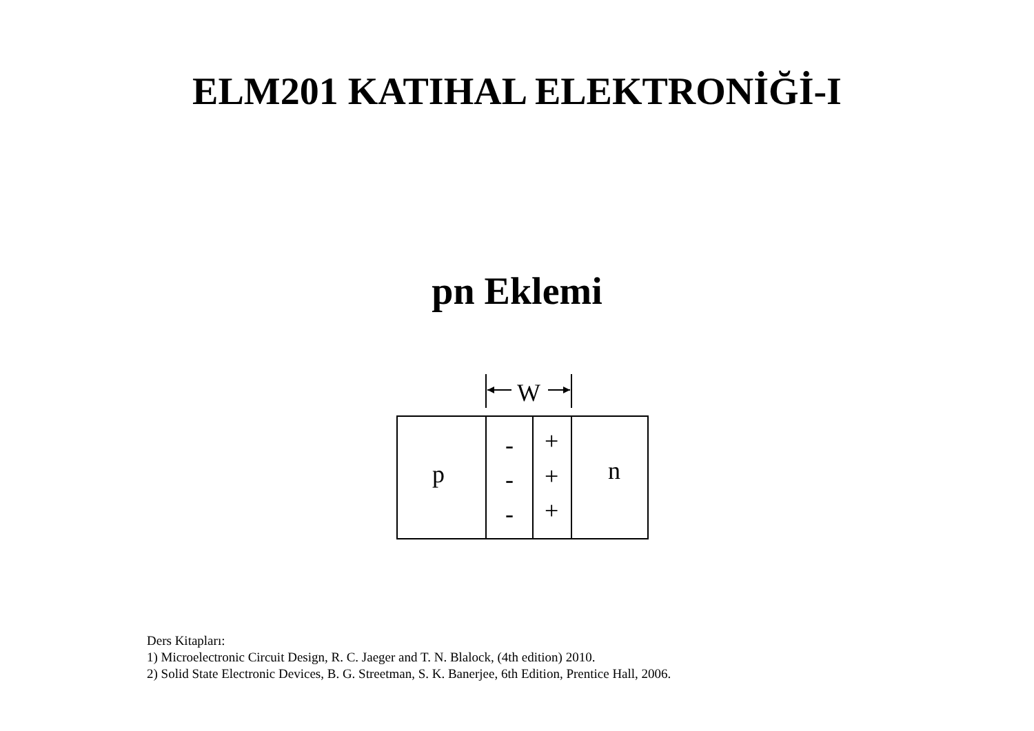ELM201 KATIHAL ELEKTRONİĞİ-I
pn Eklemi
W
p
n
-
-
-
+
+
+
Ders Kitapları:
1) Microelectronic Circuit Design, R. C. Jaeger and T. N. Blalock, (4th edition) 2010.
2) Solid State Electronic Devices, B. G. Streetman, S. K. Banerjee, 6th Edition, Prentice Hall, 2006.